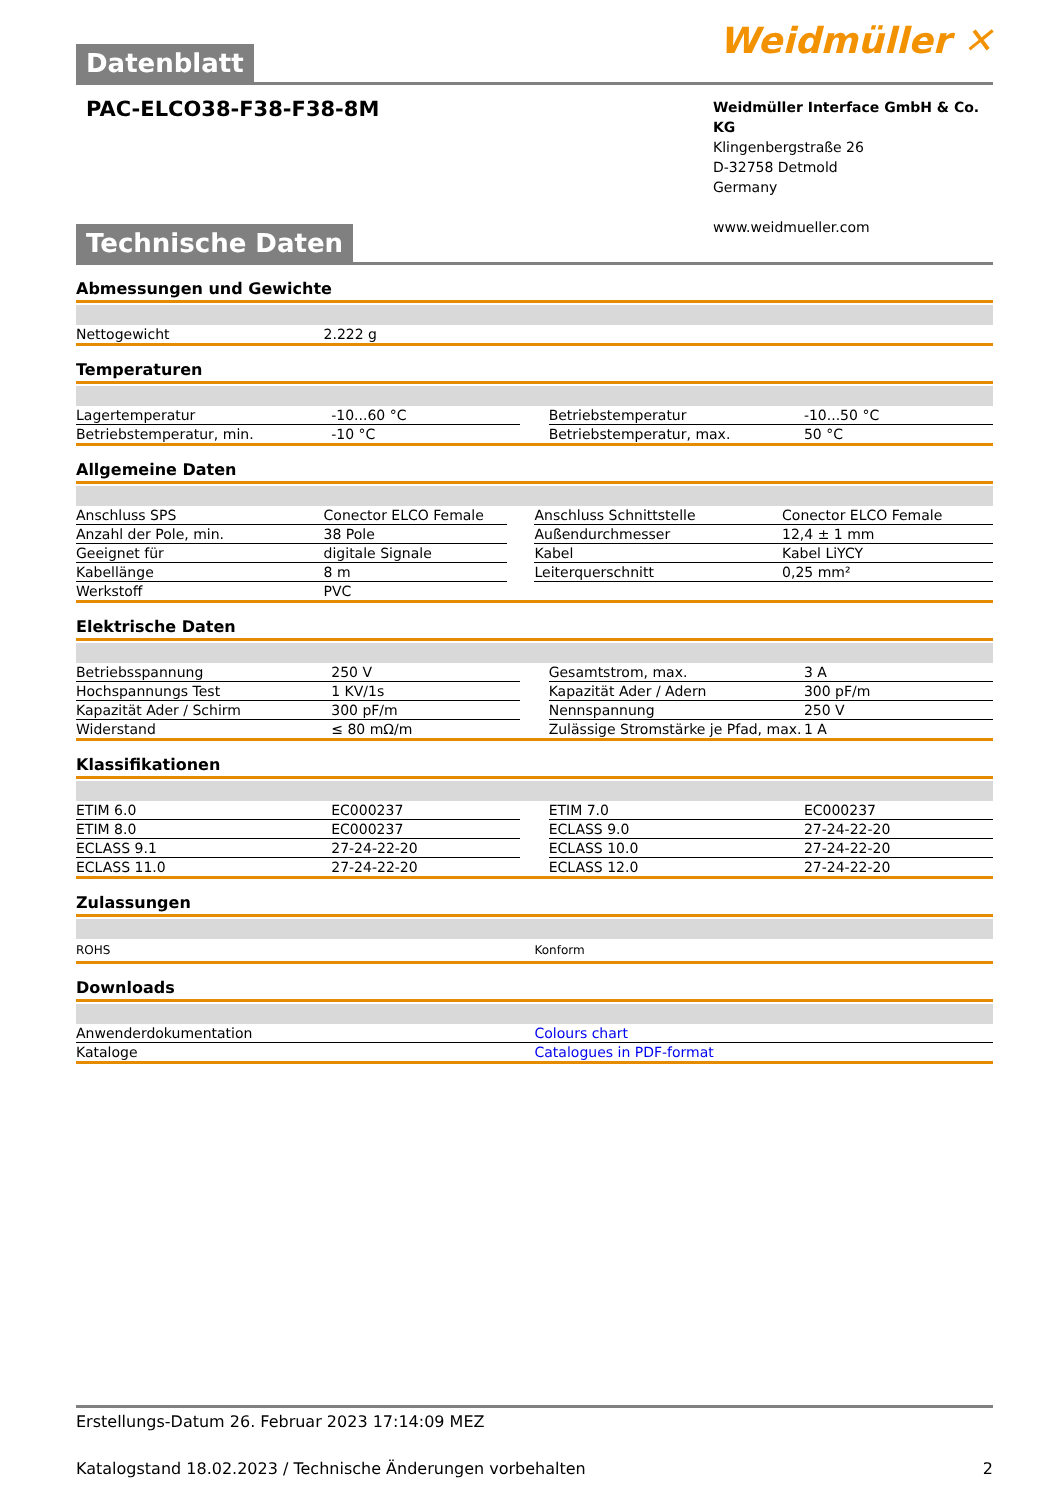Weidmüller ✕
Datenblatt
PAC-ELCO38-F38-F38-8M
Weidmüller Interface GmbH & Co. KG
Klingenbergstraße 26
D-32758 Detmold
Germany
www.weidmueller.com
Technische Daten
Abmessungen und Gewichte
| Nettogewicht | 2.222 g | | |
Temperaturen
| Lagertemperatur | -10...60 °C | | Betriebstemperatur | -10...50 °C |
| Betriebstemperatur, min. | -10 °C | | Betriebstemperatur, max. | 50 °C |
Allgemeine Daten
| Anschluss SPS | Conector ELCO Female | | Anschluss Schnittstelle | Conector ELCO Female |
| Anzahl der Pole, min. | 38 Pole | | Außendurchmesser | 12,4 ± 1 mm |
| Geeignet für | digitale Signale | | Kabel | Kabel LiYCY |
| Kabellänge | 8 m | | Leiterquerschnitt | 0,25 mm² |
| Werkstoff | PVC | | | |
Elektrische Daten
| Betriebsspannung | 250 V | | Gesamtstrom, max. | 3 A |
| Hochspannungs Test | 1 KV/1s | | Kapazität Ader / Adern | 300 pF/m |
| Kapazität Ader / Schirm | 300 pF/m | | Nennspannung | 250 V |
| Widerstand | ≤ 80 mΩ/m | | Zulässige Stromstärke je Pfad, max. | 1 A |
Klassifikationen
| ETIM 6.0 | EC000237 | | ETIM 7.0 | EC000237 |
| ETIM 8.0 | EC000237 | | ECLASS 9.0 | 27-24-22-20 |
| ECLASS 9.1 | 27-24-22-20 | | ECLASS 10.0 | 27-24-22-20 |
| ECLASS 11.0 | 27-24-22-20 | | ECLASS 12.0 | 27-24-22-20 |
Zulassungen
| ROHS | Konform |
Downloads
| Anwenderdokumentation | Colours chart |
| Kataloge | Catalogues in PDF-format |
Erstellungs-Datum 26. Februar 2023 17:14:09 MEZ
Katalogstand 18.02.2023 / Technische Änderungen vorbehalten 2